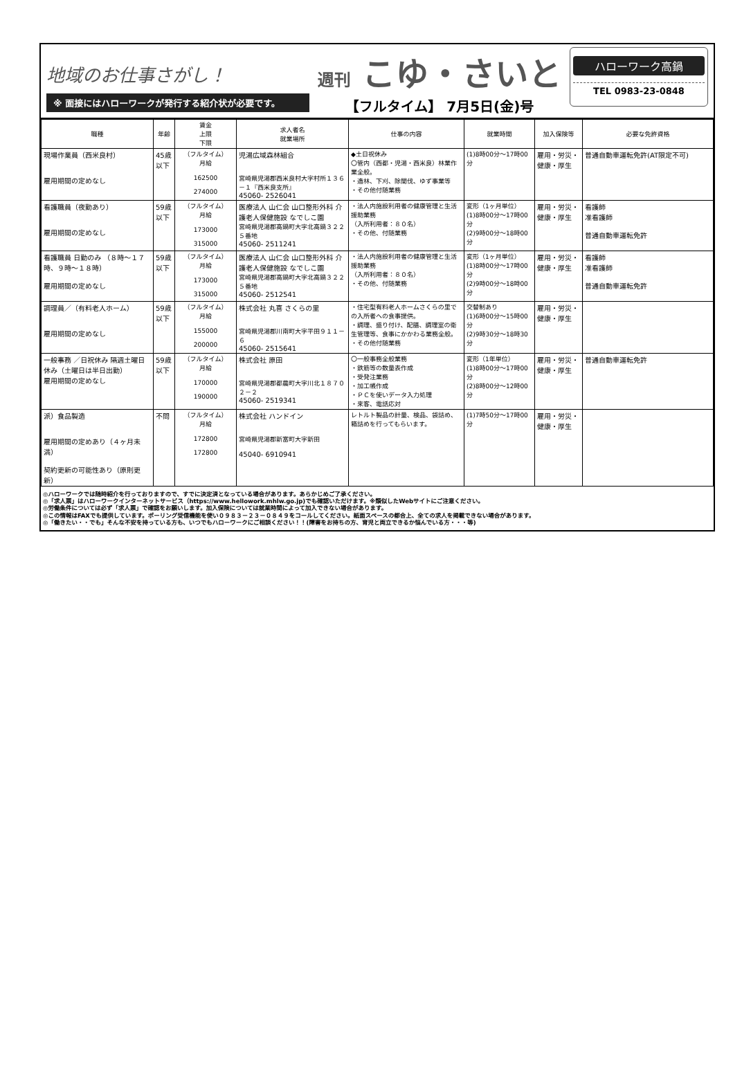地域のお仕事さがし！
※ 面接にはハローワークが発行する紹介状が必要です。
週刊 こゆ・さいと
【フルタイム】 7月5日(金)号
ハローワーク高鍋
TEL 0983-23-0848
| 職種 | 年齢 | 賃金 上限 下限 | 求人者名 就業場所 | 仕事の内容 | 就業時間 | 加入保険等 | 必要な免許資格 |
| --- | --- | --- | --- | --- | --- | --- | --- |
| 現場作業員（西米良村） 雇用期間の定めなし | 45歳 以下 | （フルタイム） 月給 162500 274000 | 児湯広域森林組合 宮崎県児湯郡西米良村大字村所１３６－１『西米良支所』 45060- 2526041 | ◆土日祝休み 〇管内（西都・児湯・西米良）林業作業全般。 ・造林、下刈、除間伐、ゆず事業等 ・その他付随業務 | (1)8時00分～17時00分 | 雇用・労災・健康・厚生 | 普通自動車運転免許(AT限定不可) |
| 看護職員（夜勤あり） 雇用期間の定めなし | 59歳 以下 | （フルタイム） 月給 173000 315000 | 医療法人 山仁会 山口整形外科 介護老人保健施設 なでしこ園 宮崎県児湯郡高鍋町大字北高鍋３２２５番地 45060- 2511241 | ・法人内施設利用者の健康管理と生活援助業務 （入所利用者：８０名） ・その他、付随業務 | 変形（1ヶ月単位） (1)8時00分～17時00分 (2)9時00分～18時00分 | 雇用・労災・健康・厚生 | 看護師 准看護師 普通自動車運転免許 |
| 看護職員 日勤のみ （８時～１７時、９時～１８時） 雇用期間の定めなし | 59歳 以下 | （フルタイム） 月給 173000 315000 | 医療法人 山仁会 山口整形外科 介護老人保健施設 なでしこ園 宮崎県児湯郡高鍋町大字北高鍋３２２５番地 45060- 2512541 | ・法人内施設利用者の健康管理と生活援助業務 （入所利用者：８０名） ・その他、付随業務 | 変形（1ヶ月単位） (1)8時00分～17時00分 (2)9時00分～18時00分 | 雇用・労災・健康・厚生 | 看護師 准看護師 普通自動車運転免許 |
| 調理員／（有料老人ホーム） 雇用期間の定めなし | 59歳 以下 | （フルタイム） 月給 155000 200000 | 株式会社 丸喜 さくらの里 宮崎県児湯郡川南町大字平田９１１－６ 45060- 2515641 | ・住宅型有料老人ホームさくらの里での入所者への食事提供。 ・調理、盛り付け、配膳、調理室の衛生管理等、食事にかかわる業務全般。 ・その他付随業務 | 交替制あり (1)6時00分～15時00分 (2)9時30分～18時30分 | 雇用・労災・健康・厚生 | |
| 一般事務 ／日祝休み 隔週土曜日休み（土曜日は半日出勤） 雇用期間の定めなし | 59歳 以下 | （フルタイム） 月給 170000 190000 | 株式会社 原田 宮崎県児湯郡都農町大字川北１８７０２－２ 45060- 2519341 | 〇一般事務全般業務 ・鉄筋等の数量表作成 ・受発注業務 ・加工帳作成 ・ＰＣを使いデータ入力処理 ・来客、電話応対 | 変形（1年単位） (1)8時00分～17時00分 (2)8時00分～12時00分 | 雇用・労災・健康・厚生 | 普通自動車運転免許 |
| 派）食品製造 雇用期間の定めあり（４ヶ月未満） 契約更新の可能性あり（原則更新） | 不問 | （フルタイム） 月給 172800 172800 | 株式会社 ハンドイン 宮崎県児湯郡新富町大字新田 45040- 6910941 | レトルト製品の計量、検品、袋詰め、箱詰めを行ってもらいます。 | (1)7時50分～17時00分 | 雇用・労災・健康・厚生 | |
◎ハローワークでは随時紹介を行っておりますので、すでに決定済となっている場合があります。あらかじめご了承ください。
◎「求人票」はハローワークインターネットサービス（https://www.hellowork.mhlw.go.jp)でも確認いただけます。※類似したWebサイトにご注意ください。
◎労働条件については必ず「求人票」で確認をお願いします。加入保険については就業時間によって加入できない場合があります。
◎この情報はFAXでも提供しています。ポーリング受信機能を使い０９８３－２３－０８４９をコールしてください。紙面スペースの都合上、全ての求人を掲載できない場合があります。
◎「働きたい・・でも」そんな不安を持っている方も、いつでもハローワークにご相談ください！！(障害をお持ちの方、育児と両立できるか悩んでいる方・・・等)